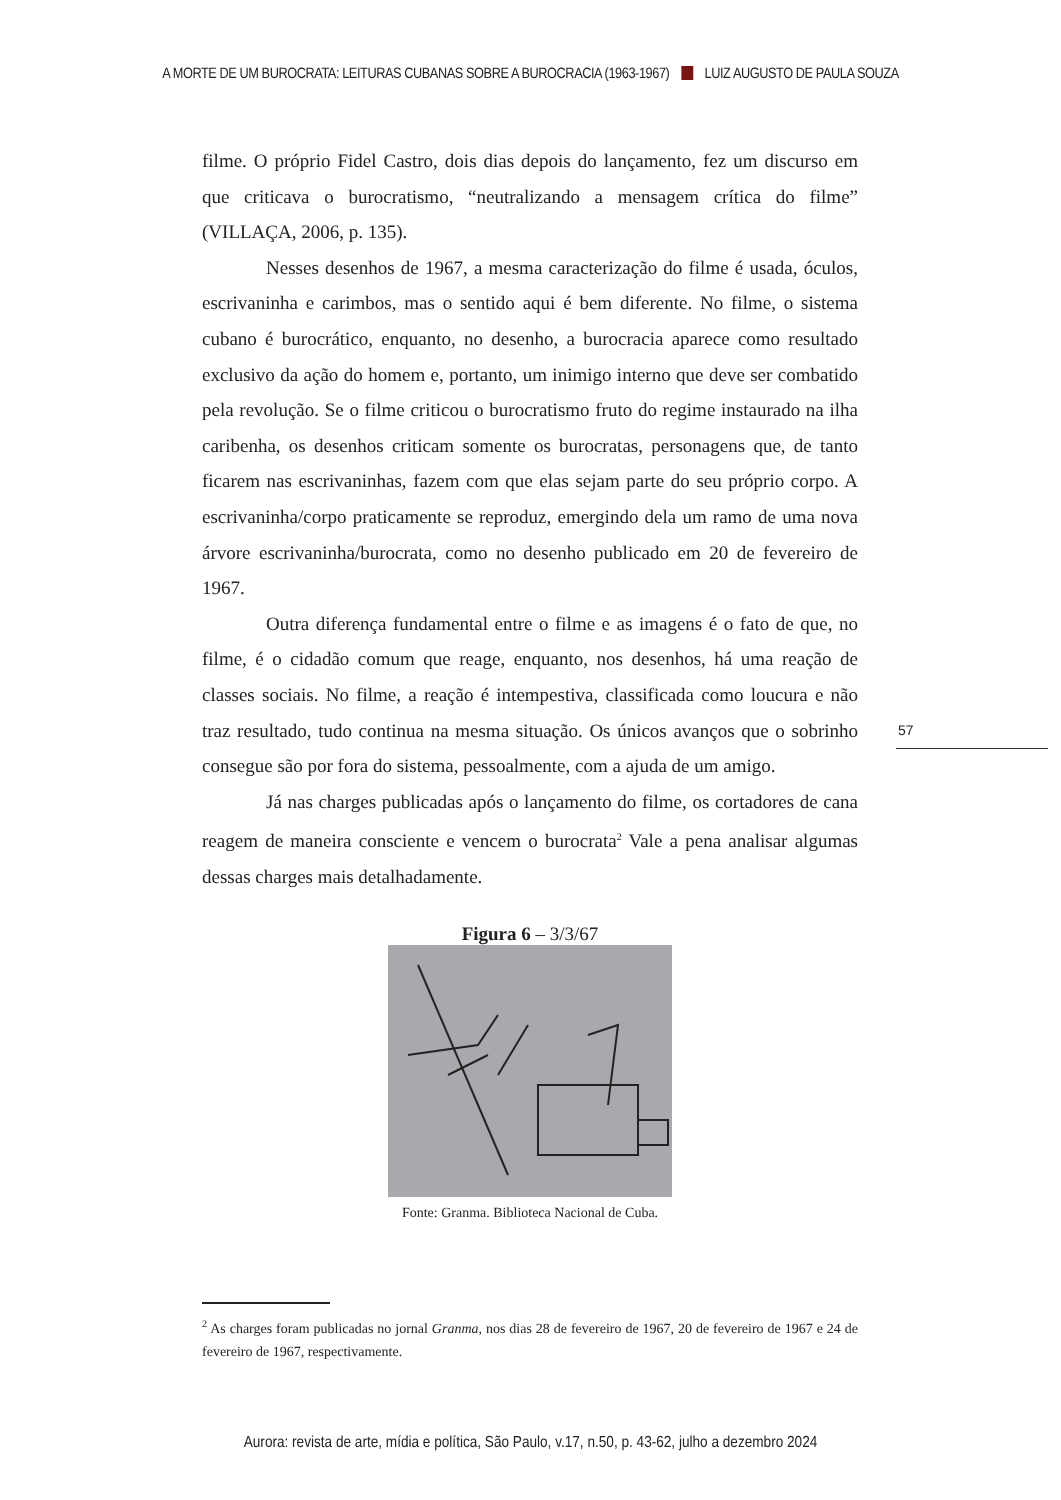A MORTE DE UM BUROCRATA: LEITURAS CUBANAS SOBRE A BUROCRACIA (1963-1967) LUIZ AUGUSTO DE PAULA SOUZA
filme. O próprio Fidel Castro, dois dias depois do lançamento, fez um discurso em que criticava o burocratismo, “neutralizando a mensagem crítica do filme” (VILLAÇA, 2006, p. 135).
Nesses desenhos de 1967, a mesma caracterização do filme é usada, óculos, escrivaninha e carimbos, mas o sentido aqui é bem diferente. No filme, o sistema cubano é burocrático, enquanto, no desenho, a burocracia aparece como resultado exclusivo da ação do homem e, portanto, um inimigo interno que deve ser combatido pela revolução. Se o filme criticou o burocratismo fruto do regime instaurado na ilha caribenha, os desenhos criticam somente os burocratas, personagens que, de tanto ficarem nas escrivaninhas, fazem com que elas sejam parte do seu próprio corpo. A escrivaninha/corpo praticamente se reproduz, emergindo dela um ramo de uma nova árvore escrivaninha/burocrata, como no desenho publicado em 20 de fevereiro de 1967.
Outra diferença fundamental entre o filme e as imagens é o fato de que, no filme, é o cidadão comum que reage, enquanto, nos desenhos, há uma reação de classes sociais. No filme, a reação é intempestiva, classificada como loucura e não traz resultado, tudo continua na mesma situação. Os únicos avanços que o sobrinho consegue são por fora do sistema, pessoalmente, com a ajuda de um amigo.
Já nas charges publicadas após o lançamento do filme, os cortadores de cana reagem de maneira consciente e vencem o burocrata<sup>2</sup> Vale a pena analisar algumas dessas charges mais detalhadamente.
Figura 6 – 3/3/67
Fonte: Granma. Biblioteca Nacional de Cuba.
57
<sup>2</sup> As charges foram publicadas no jornal Granma, nos dias 28 de fevereiro de 1967, 20 de fevereiro de 1967 e 24 de fevereiro de 1967, respectivamente.
Aurora: revista de arte, mídia e política, São Paulo, v.17, n.50, p. 43-62, julho a dezembro 2024